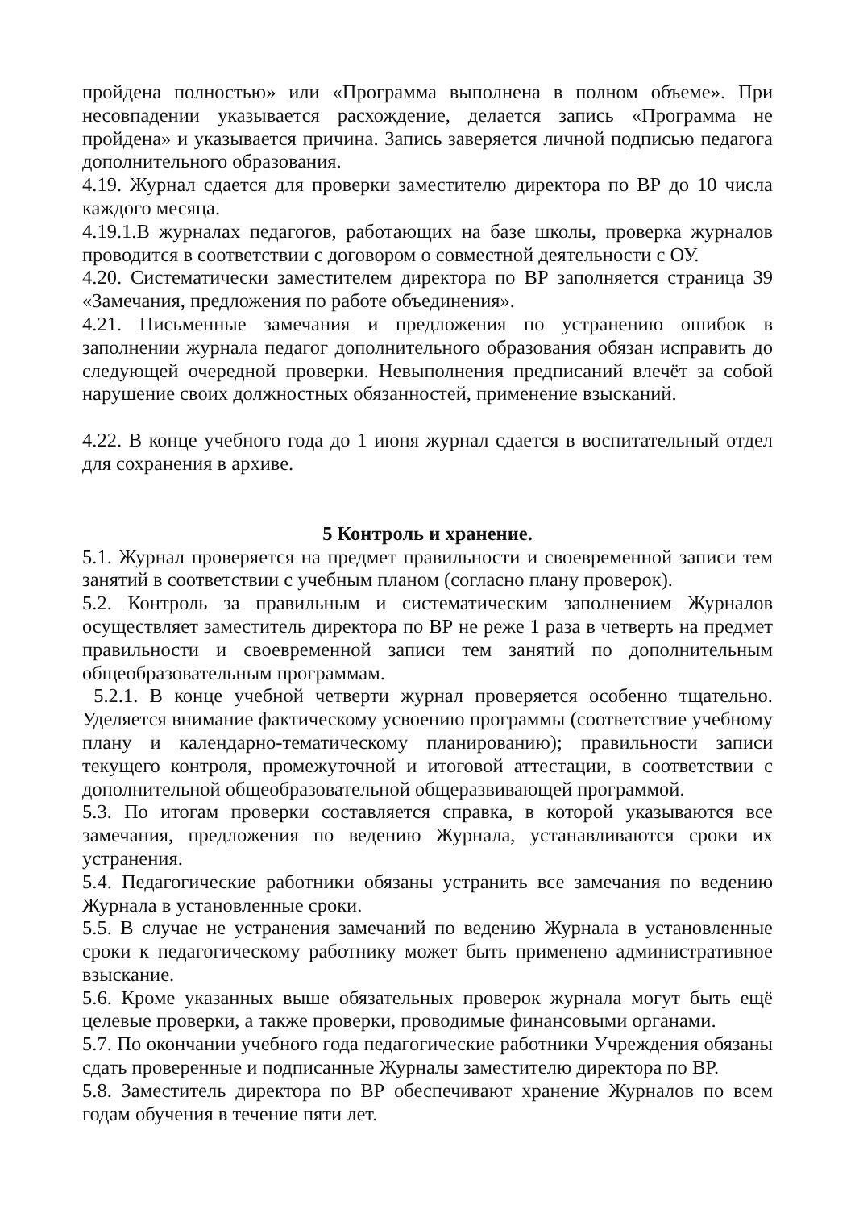пройдена полностью» или «Программа выполнена в полном объеме». При несовпадении указывается расхождение, делается запись «Программа не пройдена» и указывается причина. Запись заверяется личной подписью педагога дополнительного образования.
4.19. Журнал сдается для проверки заместителю директора по ВР до 10 числа каждого месяца.
4.19.1.В журналах педагогов, работающих на базе школы, проверка журналов проводится в соответствии с договором о совместной деятельности с ОУ.
4.20. Систематически заместителем директора по ВР заполняется страница 39 «Замечания, предложения по работе объединения».
4.21. Письменные замечания и предложения по устранению ошибок в заполнении журнала педагог дополнительного образования обязан исправить до следующей очередной проверки. Невыполнения предписаний влечёт за собой нарушение своих должностных обязанностей, применение взысканий.
4.22. В конце учебного года до 1 июня журнал сдается в воспитательный отдел для сохранения в архиве.
5 Контроль и хранение.
5.1. Журнал проверяется на предмет правильности и своевременной записи тем занятий в соответствии с учебным планом (согласно плану проверок).
5.2. Контроль за правильным и систематическим заполнением Журналов осуществляет заместитель директора по ВР не реже 1 раза в четверть на предмет правильности и своевременной записи тем занятий по дополнительным общеобразовательным программам.
5.2.1. В конце учебной четверти журнал проверяется особенно тщательно. Уделяется внимание фактическому усвоению программы (соответствие учебному плану и календарно-тематическому планированию); правильности записи текущего контроля, промежуточной и итоговой аттестации, в соответствии с дополнительной общеобразовательной общеразвивающей программой.
5.3. По итогам проверки составляется справка, в которой указываются все замечания, предложения по ведению Журнала, устанавливаются сроки их устранения.
5.4. Педагогические работники обязаны устранить все замечания по ведению Журнала в установленные сроки.
5.5. В случае не устранения замечаний по ведению Журнала в установленные сроки к педагогическому работнику может быть применено административное взыскание.
5.6. Кроме указанных выше обязательных проверок журнала могут быть ещё целевые проверки, а также проверки, проводимые финансовыми органами.
5.7. По окончании учебного года педагогические работники Учреждения обязаны сдать проверенные и подписанные Журналы заместителю директора по ВР.
5.8. Заместитель директора по ВР обеспечивают хранение Журналов по всем годам обучения в течение пяти лет.